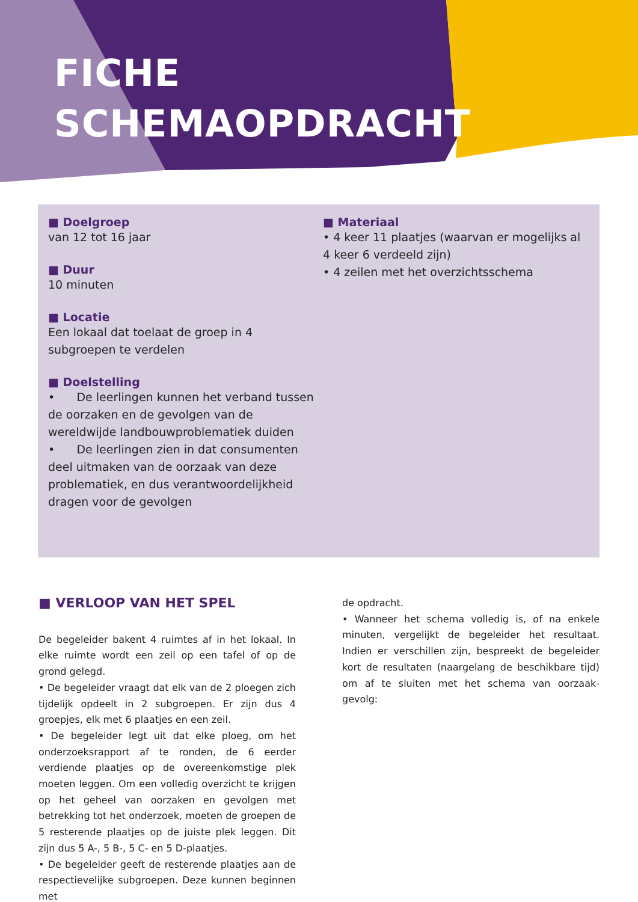FICHE
SCHEMAOPDRACHT
■ Doelgroep
van 12 tot 16 jaar
■ Duur
10 minuten
■ Locatie
Een lokaal dat toelaat de groep in 4 subgroepen te verdelen
■ Doelstelling
• De leerlingen kunnen het verband tussen de oorzaken en de gevolgen van de wereldwijde landbouwproblematiek duiden
• De leerlingen zien in dat consumenten deel uitmaken van de oorzaak van deze problematiek, en dus verantwoordelijkheid dragen voor de gevolgen
■ Materiaal
• 4 keer 11 plaatjes (waarvan er mogelijks al 4 keer 6 verdeeld zijn)
• 4 zeilen met het overzichtsschema
■ VERLOOP VAN HET SPEL
De begeleider bakent 4 ruimtes af in het lokaal. In elke ruimte wordt een zeil op een tafel of op de grond gelegd.
• De begeleider vraagt dat elk van de 2 ploegen zich tijdelijk opdeelt in 2 subgroepen. Er zijn dus 4 groepjes, elk met 6 plaatjes en een zeil.
• De begeleider legt uit dat elke ploeg, om het onderzoeksrapport af te ronden, de 6 eerder verdiende plaatjes op de overeenkomstige plek moeten leggen. Om een volledig overzicht te krijgen op het geheel van oorzaken en gevolgen met betrekking tot het onderzoek, moeten de groepen de 5 resterende plaatjes op de juiste plek leggen. Dit zijn dus 5 A-, 5 B-, 5 C- en 5 D-plaatjes.
• De begeleider geeft de resterende plaatjes aan de respectievelijke subgroepen. Deze kunnen beginnen met
de opdracht.
• Wanneer het schema volledig is, of na enkele minuten, vergelijkt de begeleider het resultaat. Indien er verschillen zijn, bespreekt de begeleider kort de resultaten (naargelang de beschikbare tijd) om af te sluiten met het schema van oorzaak-gevolg: